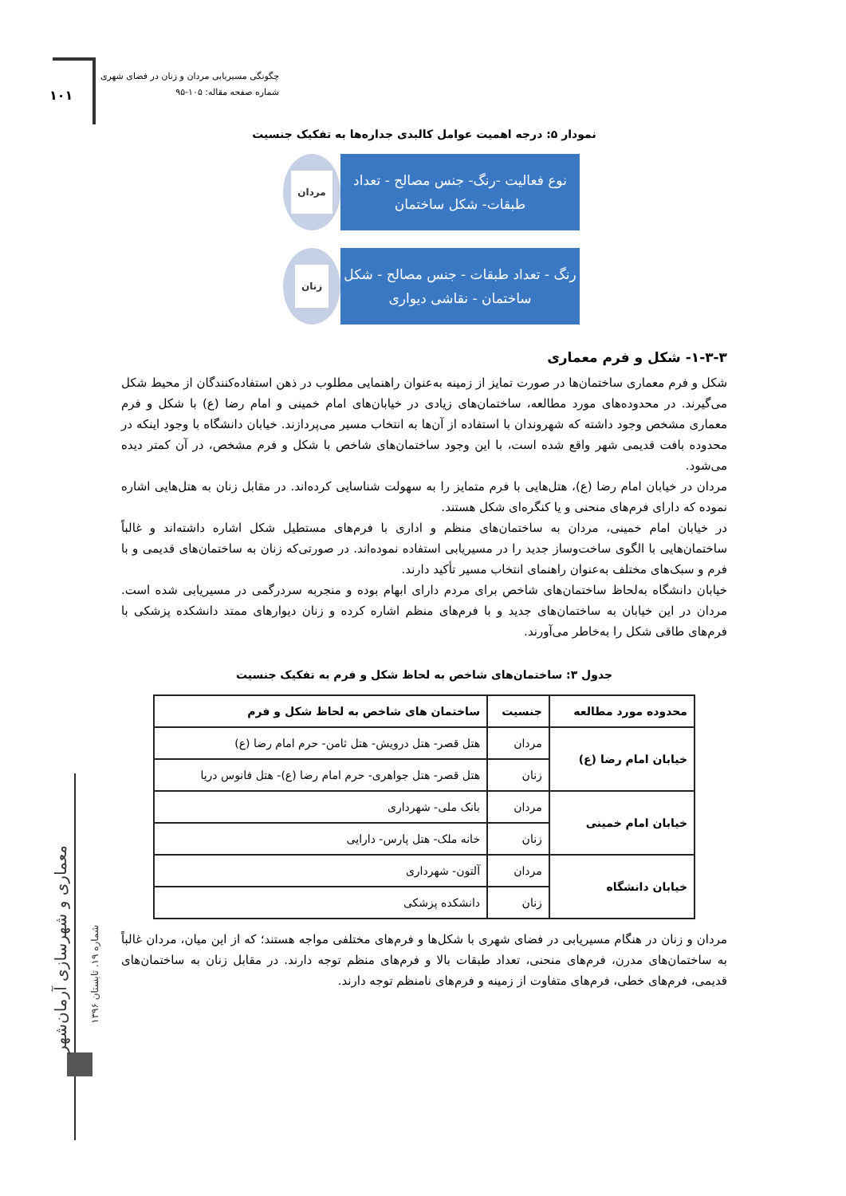۱۰۱
چگونگی مسیریابی مردان و زنان در فضای شهری
شماره صفحه مقاله: ۱۰۵-۹۵
معماری و شهرسازی آرمان‌شهر
شماره ۱۹. تابستان ۱۳۹۶
نمودار ۵: درجه اهمیت عوامل کالبدی جداره‌ها به تفکیک جنسیت
نوع فعالیت -رنگ- جنس مصالح - تعداد طبقات- شکل ساختمان
مردان
رنگ - تعداد طبقات - جنس مصالح - شکل ساختمان - نقاشی دیواری
زنان
۱-۳-۳- شکل و فرم معماری
شکل و فرم معماری ساختمان‌ها در صورت تمایز از زمینه به‌عنوان راهنمایی مطلوب در ذهن استفاده‌کنندگان از محیط شکل می‌گیرند. در محدوده‌های مورد مطالعه، ساختمان‌های زیادی در خیابان‌های امام خمینی و امام رضا (ع) با شکل و فرم معماری مشخص وجود داشته که شهروندان با استفاده از آن‌ها به انتخاب مسیر می‌پردازند. خیابان دانشگاه با وجود اینکه در محدوده بافت قدیمی شهر واقع شده است، با این وجود ساختمان‌های شاخص با شکل و فرم مشخص، در آن کمتر دیده می‌شود.
مردان در خیابان امام رضا (ع)، هتل‌هایی با فرم متمایز را به سهولت شناسایی کرده‌اند. در مقابل زنان به هتل‌هایی اشاره نموده که دارای فرم‌های منحنی و یا کنگره‌ای شکل هستند.
در خیابان امام خمینی، مردان به ساختمان‌های منظم و اداری با فرم‌های مستطیل شکل اشاره داشته‌اند و غالباً ساختمان‌هایی با الگوی ساخت‌وساز جدید را در مسیریابی استفاده نموده‌اند. در صورتی‌که زنان به ساختمان‌های قدیمی و با فرم و سبک‌های مختلف به‌عنوان راهنمای انتخاب مسیر تأکید دارند.
خیابان دانشگاه به‌لحاظ ساختمان‌های شاخص برای مردم دارای ابهام بوده و منجربه سردرگمی در مسیریابی شده است. مردان در این خیابان به ساختمان‌های جدید و با فرم‌های منظم اشاره کرده و زنان دیوارهای ممتد دانشکده پزشکی با فرم‌های طاقی شکل را به‌خاطر می‌آورند.
جدول ۳: ساختمان‌های شاخص به لحاظ شکل و فرم به تفکیک جنسیت
| محدوده مورد مطالعه | جنسیت | ساختمان های شاخص به لحاظ شکل و فرم |
| --- | --- | --- |
| خیابان امام رضا (ع) | مردان | هتل قصر- هتل درویش- هتل ثامن- حرم امام رضا (ع) |
| | زنان | هتل قصر- هتل جواهری- حرم امام رضا (ع)- هتل فانوس دریا |
| خیابان امام خمینی | مردان | بانک ملی- شهرداری |
| | زنان | خانه ملک- هتل پارس- دارایی |
| خیابان دانشگاه | مردان | آلتون- شهرداری |
| | زنان | دانشکده پزشکی |
مردان و زنان در هنگام مسیریابی در فضای شهری با شکل‌ها و فرم‌های مختلفی مواجه هستند؛ که از این میان، مردان غالباً به ساختمان‌های مدرن، فرم‌های منحنی، تعداد طبقات بالا و فرم‌های منظم توجه دارند. در مقابل زنان به ساختمان‌های قدیمی، فرم‌های خطی، فرم‌های متفاوت از زمینه و فرم‌های نامنظم توجه دارند.